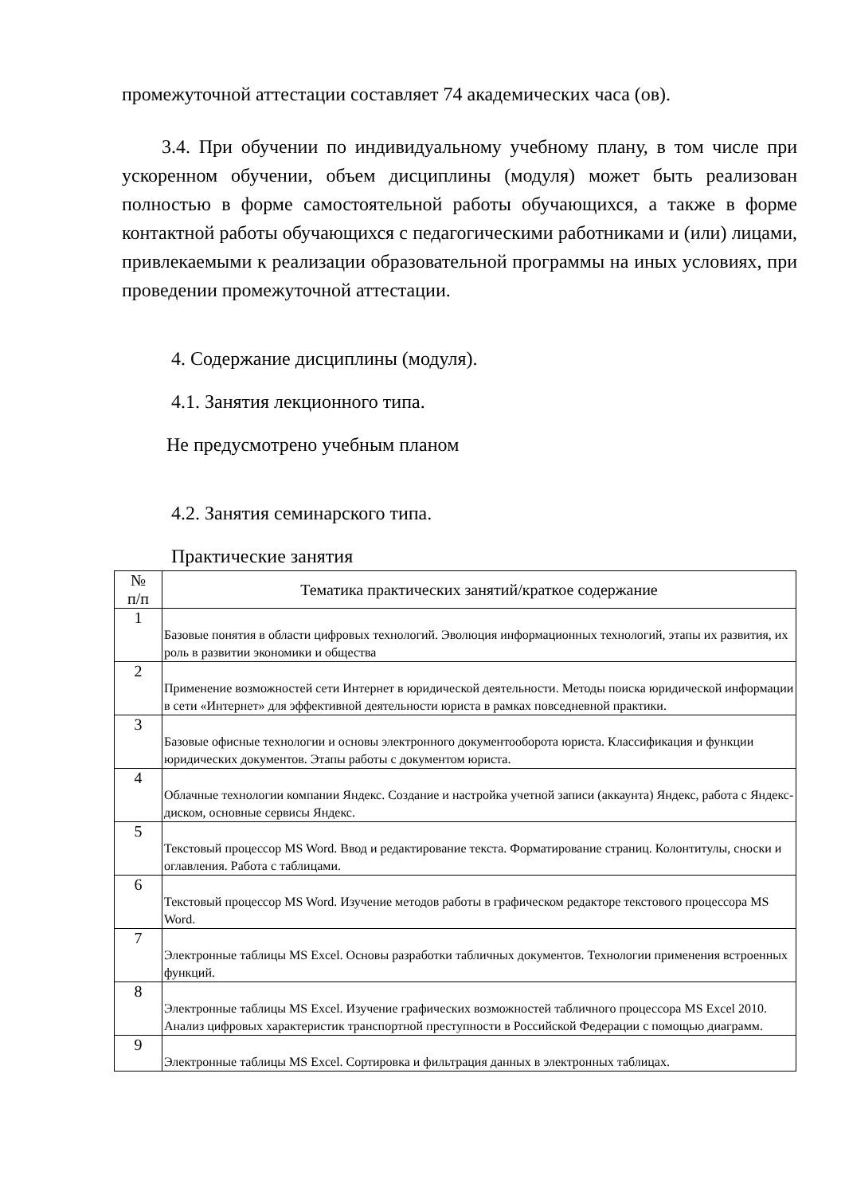промежуточной аттестации составляет 74 академических часа (ов).
3.4. При обучении по индивидуальному учебному плану, в том числе при ускоренном обучении, объем дисциплины (модуля) может быть реализован полностью в форме самостоятельной работы обучающихся, а также в форме контактной работы обучающихся с педагогическими работниками и (или) лицами, привлекаемыми к реализации образовательной программы на иных условиях, при проведении промежуточной аттестации.
4. Содержание дисциплины (модуля).
4.1. Занятия лекционного типа.
Не предусмотрено учебным планом
4.2. Занятия семинарского типа.
Практические занятия
| № п/п | Тематика практических занятий/краткое содержание |
| --- | --- |
| 1 | Базовые понятия в области цифровых технологий. Эволюция информационных технологий, этапы их развития, их роль в развитии экономики и общества |
| 2 | Применение возможностей сети Интернет в юридической деятельности. Методы поиска юридической информации в сети «Интернет» для эффективной деятельности юриста в рамках повседневной практики. |
| 3 | Базовые офисные технологии и основы электронного документооборота юриста. Классификация и функции юридических документов. Этапы работы с документом юриста. |
| 4 | Облачные технологии компании Яндекс. Создание и настройка учетной записи (аккаунта) Яндекс, работа с Яндекс-диском, основные сервисы Яндекс. |
| 5 | Текстовый процессор MS Word. Ввод и редактирование текста. Форматирование страниц. Колонтитулы, сноски и оглавления. Работа с таблицами. |
| 6 | Текстовый процессор MS Word. Изучение методов работы в графическом редакторе текстового процессора MS Word. |
| 7 | Электронные таблицы MS Excel. Основы разработки табличных документов. Технологии применения встроенных функций. |
| 8 | Электронные таблицы MS Excel. Изучение графических возможностей табличного процессора MS Excel 2010. Анализ цифровых характеристик транспортной преступности в Российской Федерации с помощью диаграмм. |
| 9 | Электронные таблицы MS Excel. Сортировка и фильтрация данных в электронных таблицах. |